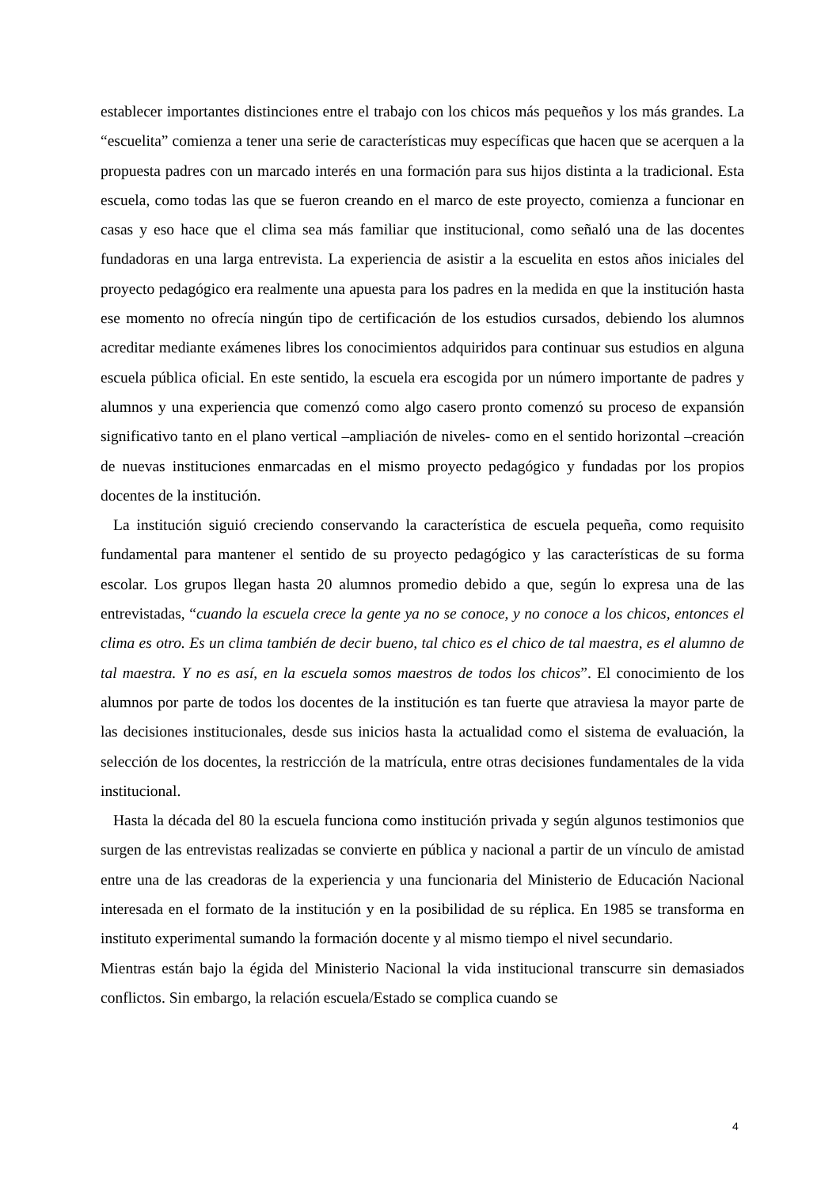establecer importantes distinciones entre el trabajo con los chicos más pequeños y los más grandes. La “escuelita” comienza a tener una serie de características muy específicas que hacen que se acerquen a la propuesta padres con un marcado interés en una formación para sus hijos distinta a la tradicional. Esta escuela, como todas las que se fueron creando en el marco de este proyecto, comienza a funcionar en casas y eso hace que el clima sea más familiar que institucional, como señaló una de las docentes fundadoras en una larga entrevista. La experiencia de asistir a la escuelita en estos años iniciales del proyecto pedagógico era realmente una apuesta para los padres en la medida en que la institución hasta ese momento no ofrecía ningún tipo de certificación de los estudios cursados, debiendo los alumnos acreditar mediante exámenes libres los conocimientos adquiridos para continuar sus estudios en alguna escuela pública oficial. En este sentido, la escuela era escogida por un número importante de padres y alumnos y una experiencia que comenzó como algo casero pronto comenzó su proceso de expansión significativo tanto en el plano vertical –ampliación de niveles- como en el sentido horizontal –creación de nuevas instituciones enmarcadas en el mismo proyecto pedagógico y fundadas por los propios docentes de la institución.
La institución siguió creciendo conservando la característica de escuela pequeña, como requisito fundamental para mantener el sentido de su proyecto pedagógico y las características de su forma escolar. Los grupos llegan hasta 20 alumnos promedio debido a que, según lo expresa una de las entrevistadas, “cuando la escuela crece la gente ya no se conoce, y no conoce a los chicos, entonces el clima es otro. Es un clima también de decir bueno, tal chico es el chico de tal maestra, es el alumno de tal maestra. Y no es así, en la escuela somos maestros de todos los chicos”. El conocimiento de los alumnos por parte de todos los docentes de la institución es tan fuerte que atraviesa la mayor parte de las decisiones institucionales, desde sus inicios hasta la actualidad como el sistema de evaluación, la selección de los docentes, la restricción de la matrícula, entre otras decisiones fundamentales de la vida institucional.
Hasta la década del 80 la escuela funciona como institución privada y según algunos testimonios que surgen de las entrevistas realizadas se convierte en pública y nacional a partir de un vínculo de amistad entre una de las creadoras de la experiencia y una funcionaria del Ministerio de Educación Nacional interesada en el formato de la institución y en la posibilidad de su réplica. En 1985 se transforma en instituto experimental sumando la formación docente y al mismo tiempo el nivel secundario.
Mientras están bajo la égida del Ministerio Nacional la vida institucional transcurre sin demasiados conflictos. Sin embargo, la relación escuela/Estado se complica cuando se
4